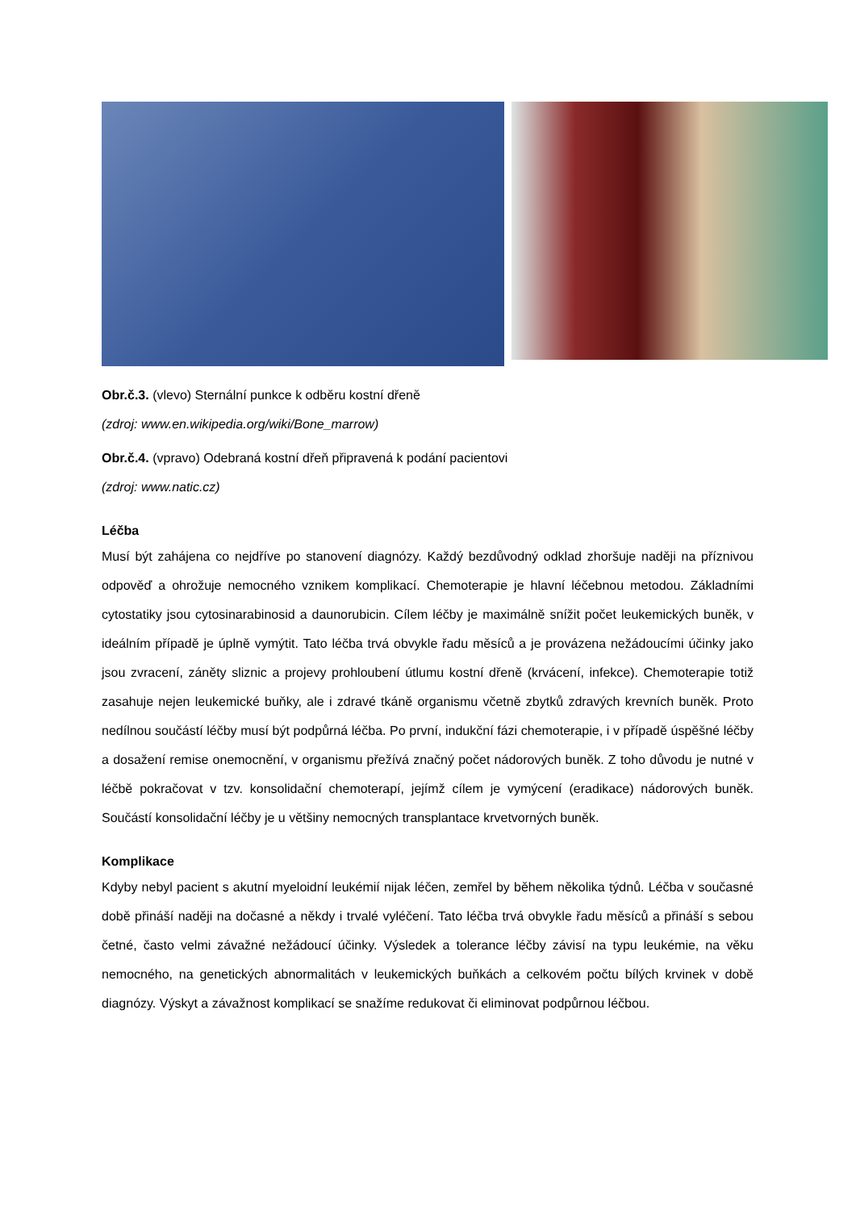Obr.č.3. (vlevo) Sternální punkce k odběru kostní dřeně
(zdroj: www.en.wikipedia.org/wiki/Bone_marrow)
Obr.č.4. (vpravo) Odebraná kostní dřeň připravená k podání pacientovi
(zdroj: www.natic.cz)
Léčba
Musí být zahájena co nejdříve po stanovení diagnózy. Každý bezdůvodný odklad zhoršuje naději na příznivou odpověď a ohrožuje nemocného vznikem komplikací. Chemoterapie je hlavní léčebnou metodou. Základními cytostatiky jsou cytosinarabinosid a daunorubicin. Cílem léčby je maximálně snížit počet leukemických buněk, v ideálním případě je úplně vymýtit. Tato léčba trvá obvykle řadu měsíců a je provázena nežádoucími účinky jako jsou zvracení, záněty sliznic a projevy prohloubení útlumu kostní dřeně (krvácení, infekce). Chemoterapie totiž zasahuje nejen leukemické buňky, ale i zdravé tkáně organismu včetně zbytků zdravých krevních buněk. Proto nedílnou součástí léčby musí být podpůrná léčba. Po první, indukční fázi chemoterapie, i v případě úspěšné léčby a dosažení remise onemocnění, v organismu přežívá značný počet nádorových buněk. Z toho důvodu je nutné v léčbě pokračovat v tzv. konsolidační chemoterapí, jejímž cílem je vymýcení (eradikace) nádorových buněk. Součástí konsolidační léčby je u většiny nemocných transplantace krvetvorných buněk.
Komplikace
Kdyby nebyl pacient s akutní myeloidní leukémií nijak léčen, zemřel by během několika týdnů. Léčba v současné době přináší naději na dočasné a někdy i trvalé vyléčení. Tato léčba trvá obvykle řadu měsíců a přináší s sebou četné, často velmi závažné nežádoucí účinky. Výsledek a tolerance léčby závisí na typu leukémie, na věku nemocného, na genetických abnormalitách v leukemických buňkách a celkovém počtu bílých krvinek v době diagnózy. Výskyt a závažnost komplikací se snažíme redukovat či eliminovat podpůrnou léčbou.